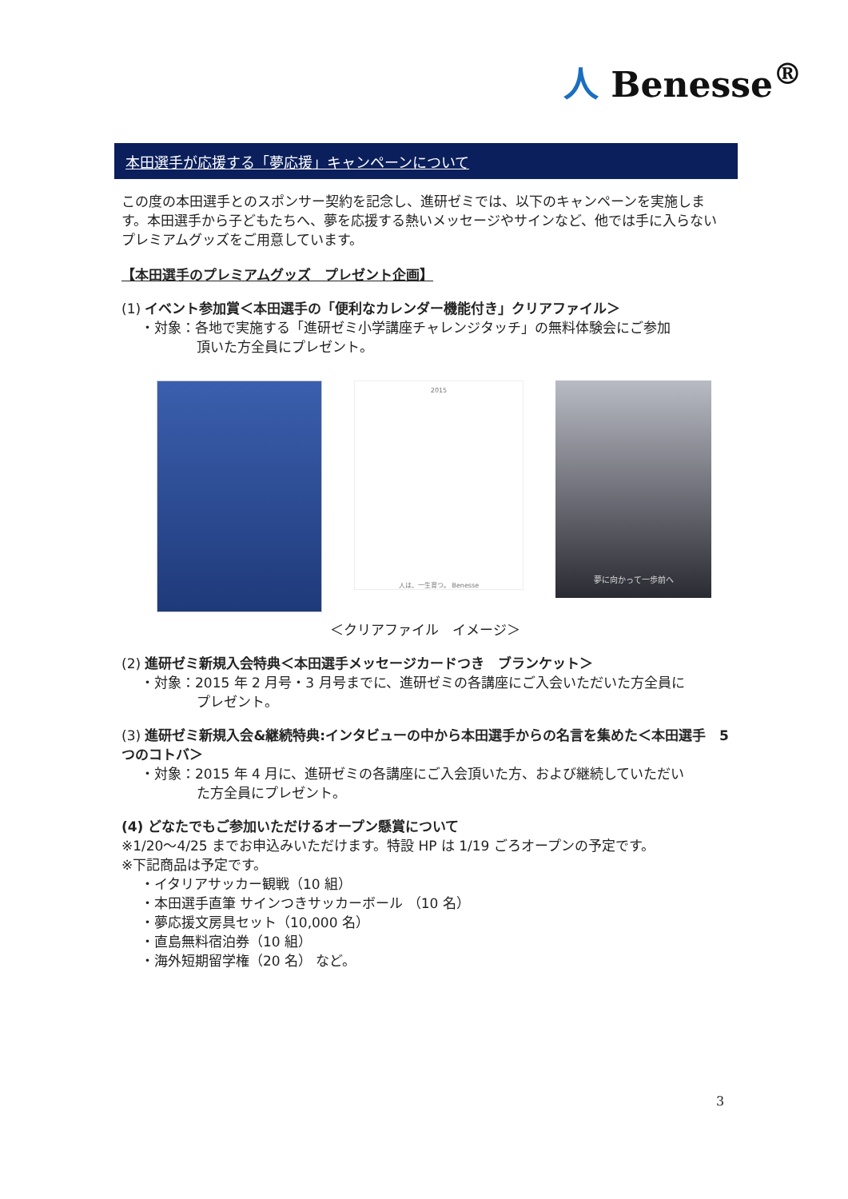人 Benesse<sup>®</sup>
本田選手が応援する「夢応援」キャンペーンについて
この度の本田選手とのスポンサー契約を記念し、進研ゼミでは、以下のキャンペーンを実施します。本田選手から子どもたちへ、夢を応援する熱いメッセージやサインなど、他では手に入らないプレミアムグッズをご用意しています。
【本田選手のプレミアムグッズ　プレゼント企画】
(1) イベント参加賞＜本田選手の「便利なカレンダー機能付き」クリアファイル＞
・対象：各地で実施する「進研ゼミ小学講座チャレンジタッチ」の無料体験会にご参加
頂いた方全員にプレゼント。
2015
人は、一生育つ。 Benesse
夢に向かって一歩前へ
＜クリアファイル　イメージ＞
(2) 進研ゼミ新規入会特典＜本田選手メッセージカードつき　ブランケット＞
・対象：2015 年 2 月号・3 月号までに、進研ゼミの各講座にご入会いただいた方全員に
プレゼント。
(3) 進研ゼミ新規入会&継続特典:インタビューの中から本田選手からの名言を集めた＜本田選手　5 つのコトバ＞
・対象：2015 年 4 月に、進研ゼミの各講座にご入会頂いた方、および継続していただい
た方全員にプレゼント。
(4) どなたでもご参加いただけるオープン懸賞について
※1/20～4/25 までお申込みいただけます。特設 HP は 1/19 ごろオープンの予定です。
※下記商品は予定です。
・イタリアサッカー観戦（10 組）
・本田選手直筆 サインつきサッカーボール （10 名）
・夢応援文房具セット（10,000 名）
・直島無料宿泊券（10 組）
・海外短期留学権（20 名） など。
3